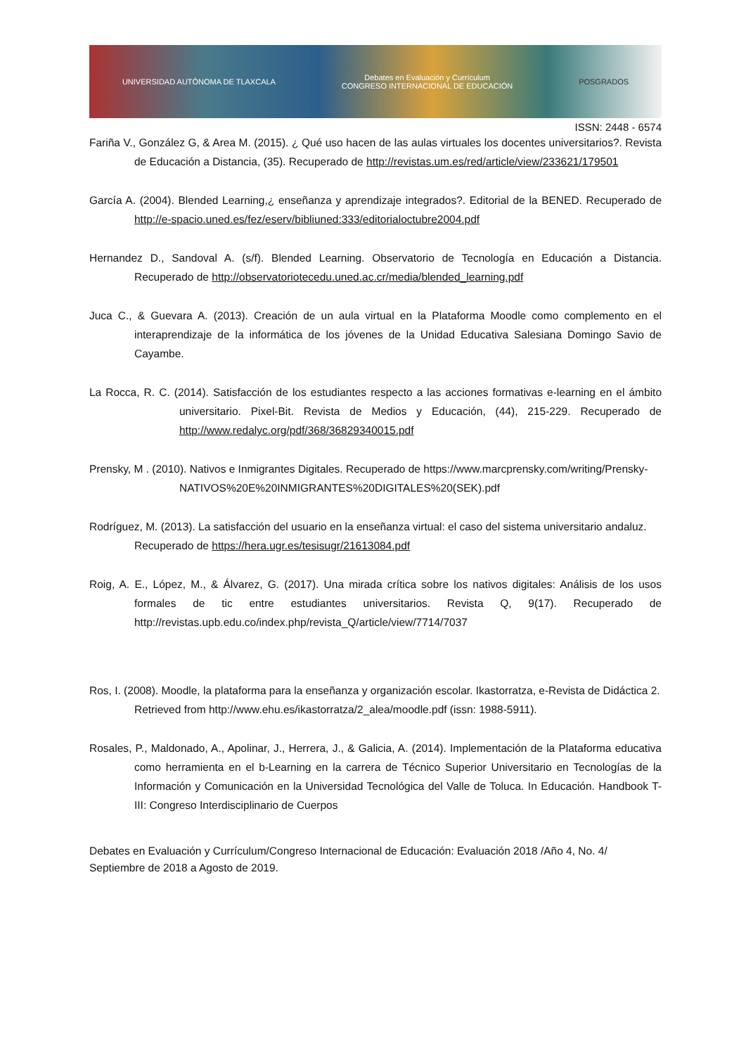UNIVERSIDAD AUTÓNOMA DE TLAXCALA Debates en Evaluación y Currículum
CONGRESO INTERNACIONAL DE EDUCACIÓN POSGRADOS
ISSN: 2448 - 6574
Fariña V., González G, & Area M. (2015). ¿ Qué uso hacen de las aulas virtuales los docentes universitarios?. Revista de Educación a Distancia, (35). Recuperado de http://revistas.um.es/red/article/view/233621/179501
García A. (2004). Blended Learning,¿ enseñanza y aprendizaje integrados?. Editorial de la BENED. Recuperado de http://e-spacio.uned.es/fez/eserv/bibliuned:333/editorialoctubre2004.pdf
Hernandez D., Sandoval A. (s/f). Blended Learning. Observatorio de Tecnología en Educación a Distancia. Recuperado de http://observatoriotecedu.uned.ac.cr/media/blended_learning.pdf
Juca C., & Guevara A. (2013). Creación de un aula virtual en la Plataforma Moodle como complemento en el interaprendizaje de la informática de los jóvenes de la Unidad Educativa Salesiana Domingo Savio de Cayambe.
La Rocca, R. C. (2014). Satisfacción de los estudiantes respecto a las acciones formativas e-learning en el ámbito universitario. Pixel-Bit. Revista de Medios y Educación, (44), 215-229. Recuperado de http://www.redalyc.org/pdf/368/36829340015.pdf
Prensky, M . (2010). Nativos e Inmigrantes Digitales. Recuperado de https://www.marcprensky.com/writing/Prensky-NATIVOS%20E%20INMIGRANTES%20DIGITALES%20(SEK).pdf
Rodríguez, M. (2013). La satisfacción del usuario en la enseñanza virtual: el caso del sistema universitario andaluz. Recuperado de https://hera.ugr.es/tesisugr/21613084.pdf
Roig, A. E., López, M., & Álvarez, G. (2017). Una mirada crítica sobre los nativos digitales: Análisis de los usos formales de tic entre estudiantes universitarios. Revista Q, 9(17). Recuperado de http://revistas.upb.edu.co/index.php/revista_Q/article/view/7714/7037
Ros, I. (2008). Moodle, la plataforma para la enseñanza y organización escolar. Ikastorratza, e-Revista de Didáctica 2. Retrieved from http://www.ehu.es/ikastorratza/2_alea/moodle.pdf (issn: 1988-5911).
Rosales, P., Maldonado, A., Apolinar, J., Herrera, J., & Galicia, A. (2014). Implementación de la Plataforma educativa como herramienta en el b-Learning en la carrera de Técnico Superior Universitario en Tecnologías de la Información y Comunicación en la Universidad Tecnológica del Valle de Toluca. In Educación. Handbook T-III: Congreso Interdisciplinario de Cuerpos
Debates en Evaluación y Currículum/Congreso Internacional de Educación: Evaluación 2018 /Año 4, No. 4/ Septiembre de 2018 a Agosto de 2019.